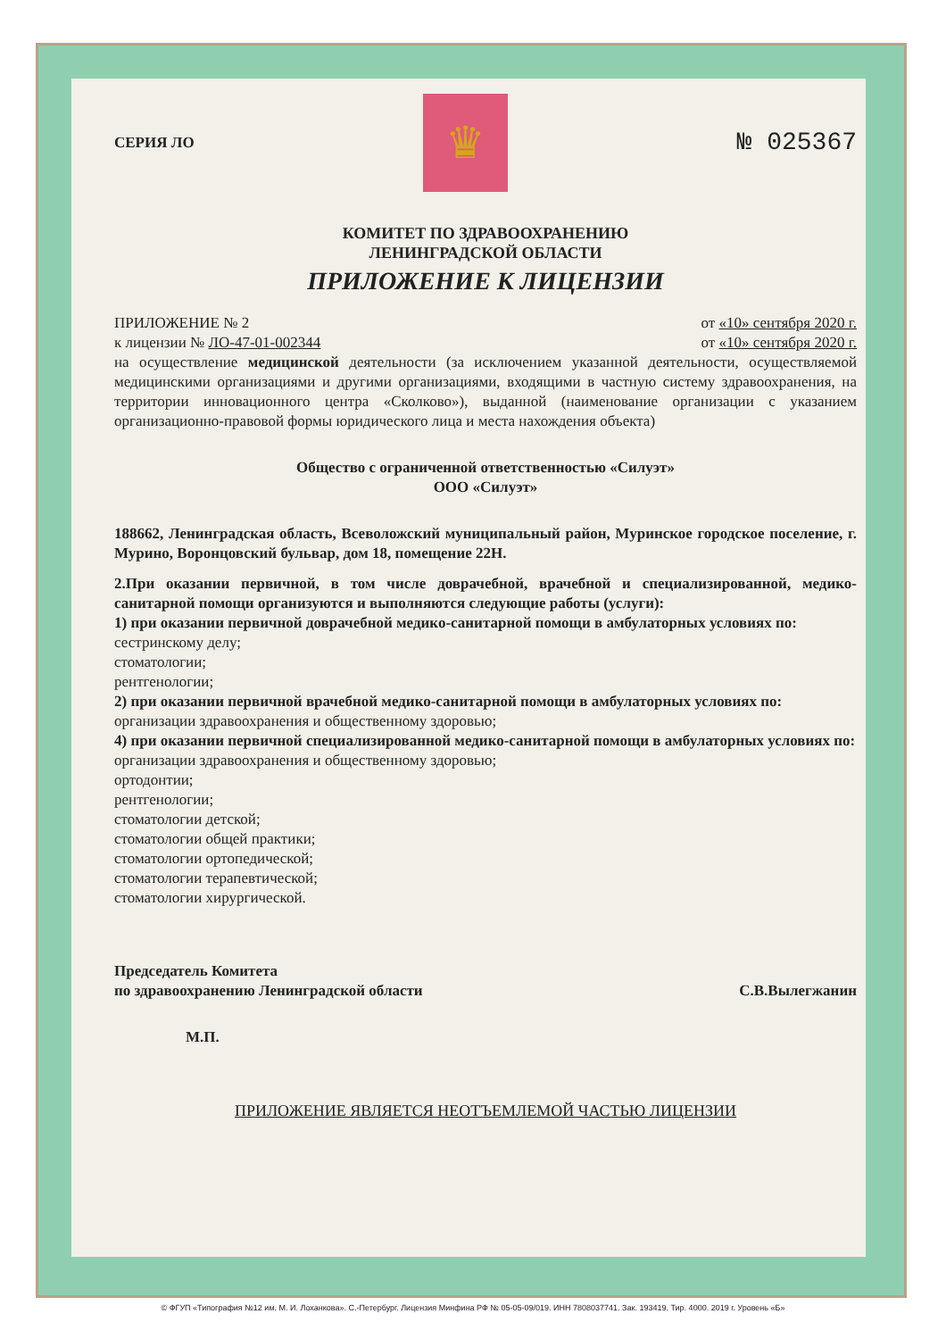СЕРИЯ ЛО
♛
№ 025367
КОМИТЕТ ПО ЗДРАВООХРАНЕНИЮ
ЛЕНИНГРАДСКОЙ ОБЛАСТИ
ПРИЛОЖЕНИЕ К ЛИЦЕНЗИИ
ПРИЛОЖЕНИЕ № 2 от «10» сентября 2020 г.
к лицензии № ЛО-47-01-002344 от «10» сентября 2020 г.
на осуществление медицинской деятельности (за исключением указанной деятельности, осуществляемой медицинскими организациями и другими организациями, входящими в частную систему здравоохранения, на территории инновационного центра «Сколково»), выданной (наименование организации с указанием организационно-правовой формы юридического лица и места нахождения объекта)
Общество с ограниченной ответственностью «Силуэт»
ООО «Силуэт»
188662, Ленинградская область, Всеволожский муниципальный район, Муринское городское поселение, г. Мурино, Воронцовский бульвар, дом 18, помещение 22Н.
2.При оказании первичной, в том числе доврачебной, врачебной и специализированной, медико-санитарной помощи организуются и выполняются следующие работы (услуги):
1) при оказании первичной доврачебной медико-санитарной помощи в амбулаторных условиях по:
сестринскому делу;
стоматологии;
рентгенологии;
2) при оказании первичной врачебной медико-санитарной помощи в амбулаторных условиях по:
организации здравоохранения и общественному здоровью;
4) при оказании первичной специализированной медико-санитарной помощи в амбулаторных условиях по:
организации здравоохранения и общественному здоровью;
ортодонтии;
рентгенологии;
стоматологии детской;
стоматологии общей практики;
стоматологии ортопедической;
стоматологии терапевтической;
стоматологии хирургической.
Председатель Комитета
по здравоохранению Ленинградской области С.В.Вылегжанин
М.П.
ПРИЛОЖЕНИЕ ЯВЛЯЕТСЯ НЕОТЪЕМЛЕМОЙ ЧАСТЬЮ ЛИЦЕНЗИИ
© ФГУП «Типография №12 им. М. И. Лоханкова». С.-Петербург. Лицензия Минфина РФ № 05-05-09/019. ИНН 7808037741. Зак. 193419. Тир. 4000. 2019 г. Уровень «Б»